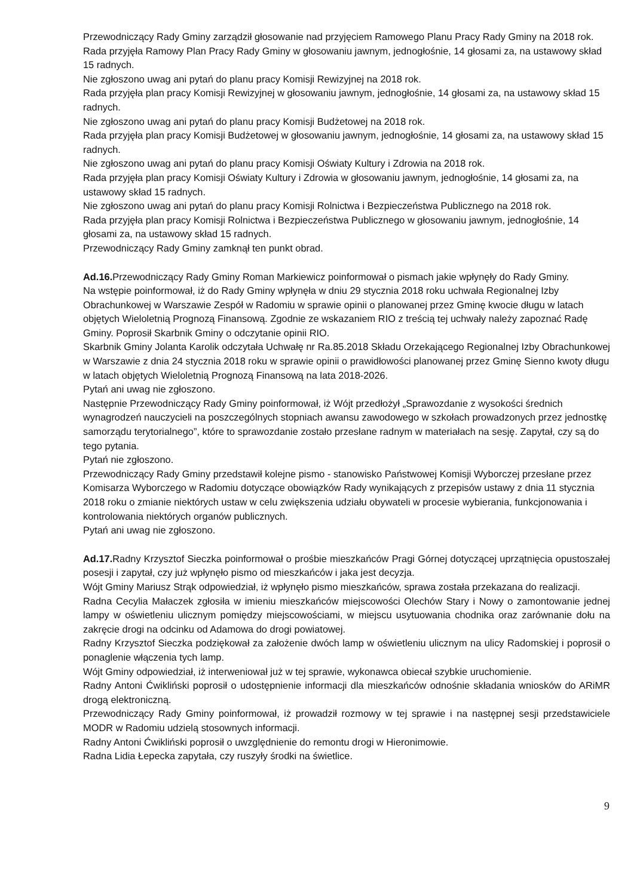Przewodniczący Rady Gminy zarządził głosowanie nad przyjęciem Ramowego Planu Pracy Rady Gminy na 2018 rok.
Rada przyjęła Ramowy Plan Pracy Rady Gminy w głosowaniu jawnym, jednogłośnie, 14 głosami za, na ustawowy skład 15 radnych.
Nie zgłoszono uwag ani pytań do planu pracy Komisji Rewizyjnej na 2018 rok.
Rada przyjęła plan pracy Komisji Rewizyjnej w głosowaniu jawnym, jednogłośnie, 14 głosami za, na ustawowy skład 15 radnych.
Nie zgłoszono uwag ani pytań do planu pracy Komisji Budżetowej na 2018 rok.
Rada przyjęła plan pracy Komisji Budżetowej w głosowaniu jawnym, jednogłośnie, 14 głosami za, na ustawowy skład 15 radnych.
Nie zgłoszono uwag ani pytań do planu pracy Komisji Oświaty Kultury i Zdrowia na 2018 rok.
Rada przyjęła plan pracy Komisji Oświaty Kultury i Zdrowia w głosowaniu jawnym, jednogłośnie, 14 głosami za, na ustawowy skład 15 radnych.
Nie zgłoszono uwag ani pytań do planu pracy Komisji Rolnictwa i Bezpieczeństwa Publicznego na 2018 rok.
Rada przyjęła plan pracy Komisji Rolnictwa i Bezpieczeństwa Publicznego w głosowaniu jawnym, jednogłośnie, 14 głosami za, na ustawowy skład 15 radnych.
Przewodniczący Rady Gminy zamknął ten punkt obrad.
Ad.16. Przewodniczący Rady Gminy Roman Markiewicz poinformował o pismach jakie wpłynęły do Rady Gminy.
Na wstępie poinformował, iż do Rady Gminy wpłynęła w dniu 29 stycznia 2018 roku uchwała Regionalnej Izby Obrachunkowej w Warszawie Zespół w Radomiu w sprawie opinii o planowanej przez Gminę kwocie długu w latach objętych Wieloletnią Prognozą Finansową. Zgodnie ze wskazaniem RIO z treścią tej uchwały należy zapoznać Radę Gminy. Poprosił Skarbnik Gminy o odczytanie opinii RIO.
Skarbnik Gminy Jolanta Karolik odczytała Uchwałę nr Ra.85.2018 Składu Orzekającego Regionalnej Izby Obrachunkowej w Warszawie z dnia 24 stycznia 2018 roku w sprawie opinii o prawidłowości planowanej przez Gminę Sienno kwoty długu w latach objętych Wieloletnią Prognozą Finansową na lata 2018-2026.
Pytań ani uwag nie zgłoszono.
Następnie Przewodniczący Rady Gminy poinformował, iż Wójt przedłożył „Sprawozdanie z wysokości średnich wynagrodzeń nauczycieli na poszczególnych stopniach awansu zawodowego w szkołach prowadzonych przez jednostkę samorządu terytorialnego”, które to sprawozdanie zostało przesłane radnym w materiałach na sesję. Zapytał, czy są do tego pytania.
Pytań nie zgłoszono.
Przewodniczący Rady Gminy przedstawił kolejne pismo - stanowisko Państwowej Komisji Wyborczej przesłane przez Komisarza Wyborczego w Radomiu dotyczące obowiązków Rady wynikających z przepisów ustawy z dnia 11 stycznia 2018 roku o zmianie niektórych ustaw w celu zwiększenia udziału obywateli w procesie wybierania, funkcjonowania i kontrolowania niektórych organów publicznych.
Pytań ani uwag nie zgłoszono.
Ad.17. Radny Krzysztof Sieczka poinformował o prośbie mieszkańców Pragi Górnej dotyczącej uprzątnięcia opustoszałej posesji i zapytał, czy już wpłynęło pismo od mieszkańców i jaka jest decyzja.
Wójt Gminy Mariusz Strąk odpowiedział, iż wpłynęło pismo mieszkańców, sprawa została przekazana do realizacji.
Radna Cecylia Małaczek zgłosiła w imieniu mieszkańców miejscowości Olechów Stary i Nowy o zamontowanie jednej lampy w oświetleniu ulicznym pomiędzy miejscowościami, w miejscu usytuowania chodnika oraz zarównanie dołu na zakręcie drogi na odcinku od Adamowa do drogi powiatowej.
Radny Krzysztof Sieczka podziękował za założenie dwóch lamp w oświetleniu ulicznym na ulicy Radomskiej i poprosił o ponaglenie włączenia tych lamp.
Wójt Gminy odpowiedział, iż interweniował już w tej sprawie, wykonawca obiecał szybkie uruchomienie.
Radny Antoni Ćwikliński poprosił o udostępnienie informacji dla mieszkańców odnośnie składania wniosków do ARiMR drogą elektroniczną.
Przewodniczący Rady Gminy poinformował, iż prowadził rozmowy w tej sprawie i na następnej sesji przedstawiciele MODR w Radomiu udzielą stosownych informacji.
Radny Antoni Ćwikliński poprosił o uwzględnienie do remontu drogi w Hieronimowie.
Radna Lidia Łepecka zapytała, czy ruszyły środki na świetlice.
9